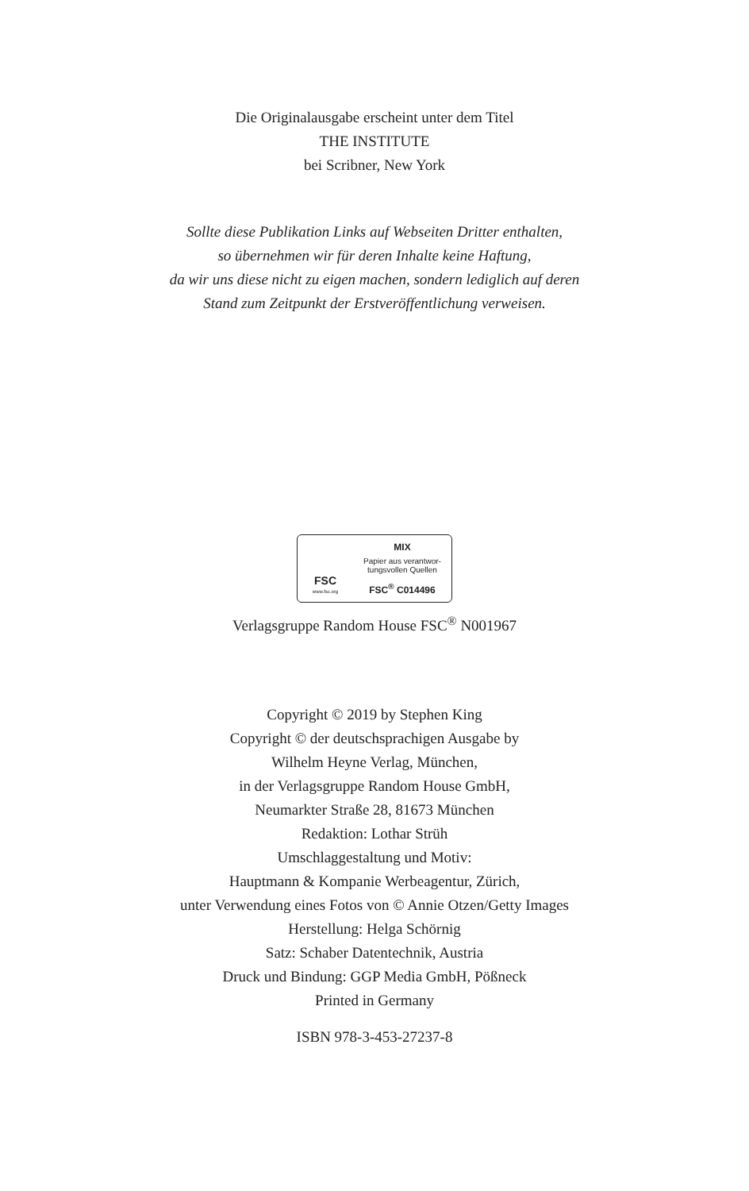Die Originalausgabe erscheint unter dem Titel
THE INSTITUTE
bei Scribner, New York
Sollte diese Publikation Links auf Webseiten Dritter enthalten,
so übernehmen wir für deren Inhalte keine Haftung,
da wir uns diese nicht zu eigen machen, sondern lediglich auf deren
Stand zum Zeitpunkt der Erstveröffentlichung verweisen.
FSC
www.fsc.org
MIX
Papier aus verantwor-
tungsvollen Quellen
FSC<sup>®</sup> C014496
Verlagsgruppe Random House FSC<sup>®</sup> N001967
Copyright © 2019 by Stephen King
Copyright © der deutschsprachigen Ausgabe by
Wilhelm Heyne Verlag, München,
in der Verlagsgruppe Random House GmbH,
Neumarkter Straße 28, 81673 München
Redaktion: Lothar Strüh
Umschlaggestaltung und Motiv:
Hauptmann & Kompanie Werbeagentur, Zürich,
unter Verwendung eines Fotos von © Annie Otzen/Getty Images
Herstellung: Helga Schörnig
Satz: Schaber Datentechnik, Austria
Druck und Bindung: GGP Media GmbH, Pößneck
Printed in Germany
ISBN 978-3-453-27237-8